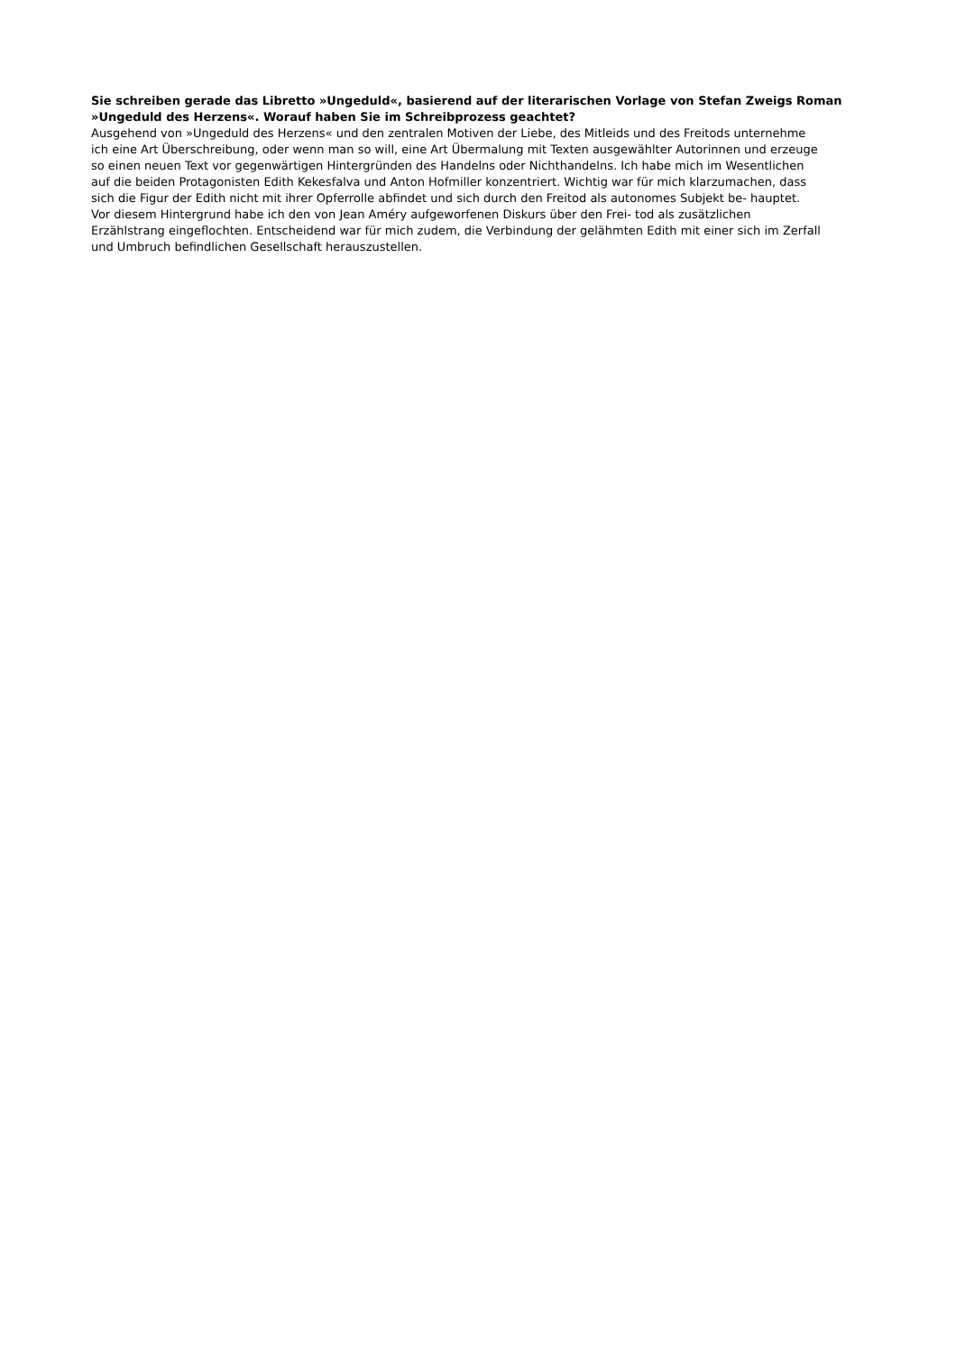Sie schreiben gerade das Libretto »Ungeduld«, basierend auf der literarischen Vorlage von Stefan Zweigs Roman
»Ungeduld des Herzens«. Worauf haben Sie im Schreibprozess geachtet?
Ausgehend von »Ungeduld des Herzens« und den zentralen Motiven der Liebe, des Mitleids und des Freitods unternehme
ich eine Art Überschreibung, oder wenn man so will, eine Art Übermalung mit Texten ausgewählter Autorinnen und erzeuge
so einen neuen Text vor gegenwärtigen Hintergründen des Handelns oder Nichthandelns. Ich habe mich im Wesentlichen
auf die beiden Protagonisten Edith Kekesfalva und Anton Hofmiller konzentriert. Wichtig war für mich klarzumachen, dass
sich die Figur der Edith nicht mit ihrer Opferrolle abfindet und sich durch den Freitod als autonomes Subjekt be- hauptet.
Vor diesem Hintergrund habe ich den von Jean Améry aufgeworfenen Diskurs über den Frei- tod als zusätzlichen
Erzählstrang eingeflochten. Entscheidend war für mich zudem, die Verbindung der gelähmten Edith mit einer sich im Zerfall
und Umbruch befindlichen Gesellschaft herauszustellen.